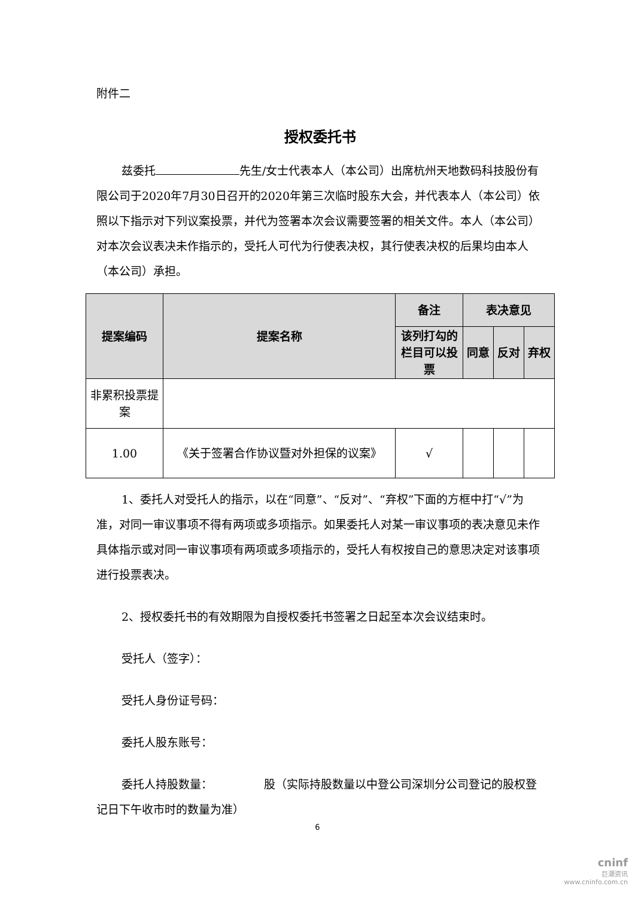附件二
授权委托书
兹委托 先生/女士代表本人（本公司）出席杭州天地数码科技股份有限公司于2020年7月30日召开的2020年第三次临时股东大会，并代表本人（本公司）依照以下指示对下列议案投票，并代为签署本次会议需要签署的相关文件。本人（本公司）对本次会议表决未作指示的，受托人可代为行使表决权，其行使表决权的后果均由本人（本公司）承担。
| 提案编码 | 提案名称 | 备注 | 表决意见 | | |
| --- | --- | --- | --- | --- | --- |
| | | 该列打勾的栏目可以投票 | 同意 | 反对 | 弃权 |
| 非累积投票提案 | | | | | |
| 1.00 | 《关于签署合作协议暨对外担保的议案》 | √ | | | |
1、委托人对受托人的指示，以在“同意”、“反对”、“弃权”下面的方框中打“√”为准，对同一审议事项不得有两项或多项指示。如果委托人对某一审议事项的表决意见未作具体指示或对同一审议事项有两项或多项指示的，受托人有权按自己的意思决定对该事项进行投票表决。
2、授权委托书的有效期限为自授权委托书签署之日起至本次会议结束时。
受托人（签字）：
受托人身份证号码：
委托人股东账号：
委托人持股数量：　　　　　股（实际持股数量以中登公司深圳分公司登记的股权登记日下午收市时的数量为准）
6
cninf
巨潮资讯
www.cninfo.com.cn